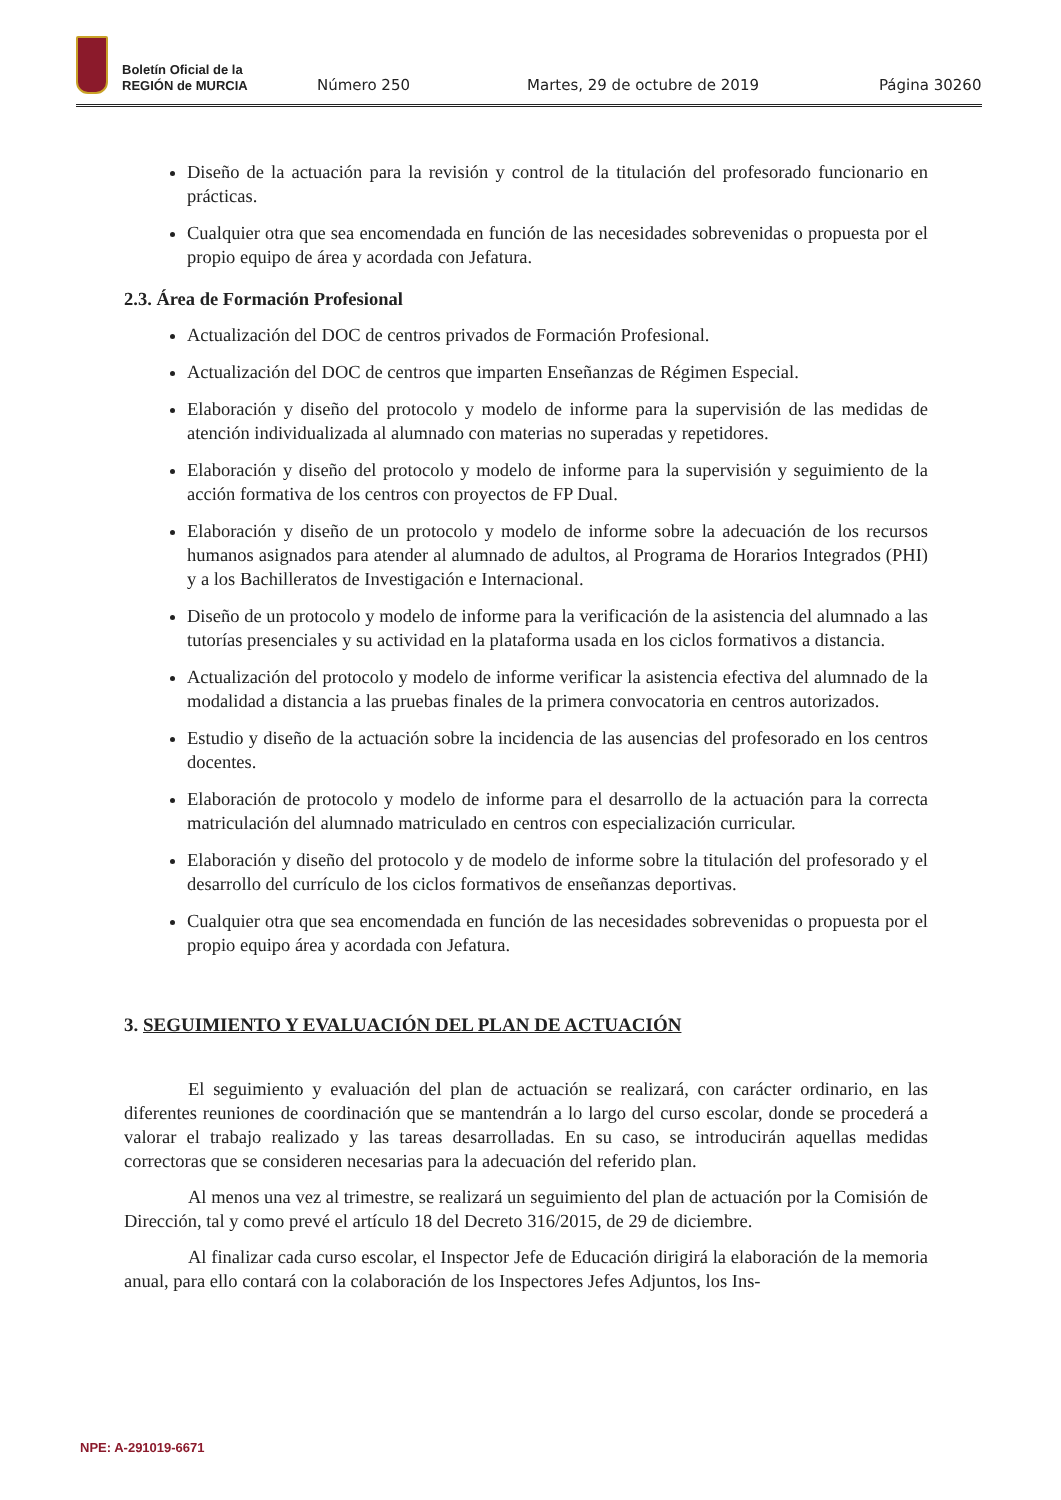Boletín Oficial de la
REGIÓN de MURCIA
Número 250 Martes, 29 de octubre de 2019 Página 30260
Diseño de la actuación para la revisión y control de la titulación del profesorado funcionario en prácticas.
Cualquier otra que sea encomendada en función de las necesidades sobrevenidas o propuesta por el propio equipo de área y acordada con Jefatura.
2.3. Área de Formación Profesional
Actualización del DOC de centros privados de Formación Profesional.
Actualización del DOC de centros que imparten Enseñanzas de Régimen Especial.
Elaboración y diseño del protocolo y modelo de informe para la supervisión de las medidas de atención individualizada al alumnado con materias no superadas y repetidores.
Elaboración y diseño del protocolo y modelo de informe para la supervisión y seguimiento de la acción formativa de los centros con proyectos de FP Dual.
Elaboración y diseño de un protocolo y modelo de informe sobre la adecuación de los recursos humanos asignados para atender al alumnado de adultos, al Programa de Horarios Integrados (PHI) y a los Bachilleratos de Investigación e Internacional.
Diseño de un protocolo y modelo de informe para la verificación de la asistencia del alumnado a las tutorías presenciales y su actividad en la plataforma usada en los ciclos formativos a distancia.
Actualización del protocolo y modelo de informe verificar la asistencia efectiva del alumnado de la modalidad a distancia a las pruebas finales de la primera convocatoria en centros autorizados.
Estudio y diseño de la actuación sobre la incidencia de las ausencias del profesorado en los centros docentes.
Elaboración de protocolo y modelo de informe para el desarrollo de la actuación para la correcta matriculación del alumnado matriculado en centros con especialización curricular.
Elaboración y diseño del protocolo y de modelo de informe sobre la titulación del profesorado y el desarrollo del currículo de los ciclos formativos de enseñanzas deportivas.
Cualquier otra que sea encomendada en función de las necesidades sobrevenidas o propuesta por el propio equipo área y acordada con Jefatura.
3. SEGUIMIENTO Y EVALUACIÓN DEL PLAN DE ACTUACIÓN
El seguimiento y evaluación del plan de actuación se realizará, con carácter ordinario, en las diferentes reuniones de coordinación que se mantendrán a lo largo del curso escolar, donde se procederá a valorar el trabajo realizado y las tareas desarrolladas. En su caso, se introducirán aquellas medidas correctoras que se consideren necesarias para la adecuación del referido plan.
Al menos una vez al trimestre, se realizará un seguimiento del plan de actuación por la Comisión de Dirección, tal y como prevé el artículo 18 del Decreto 316/2015, de 29 de diciembre.
Al finalizar cada curso escolar, el Inspector Jefe de Educación dirigirá la elaboración de la memoria anual, para ello contará con la colaboración de los Inspectores Jefes Adjuntos, los Ins-
NPE: A-291019-6671